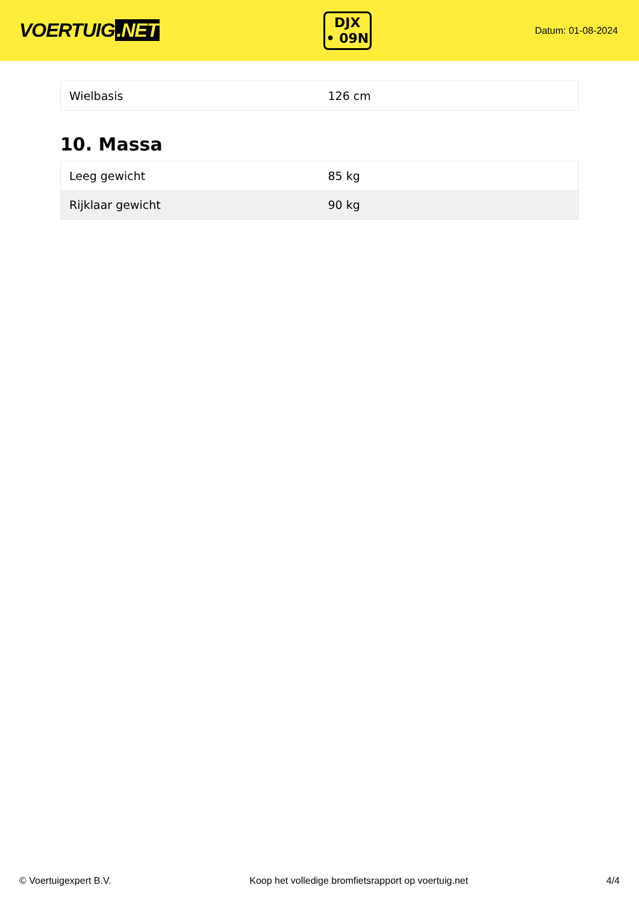VOERTUIG.NET
DJX
• 09N
Datum: 01-08-2024
| Wielbasis | 126 cm |
10. Massa
| Leeg gewicht | 85 kg |
| Rijklaar gewicht | 90 kg |
© Voertuigexpert B.V. Koop het volledige bromfietsrapport op voertuig.net 4/4